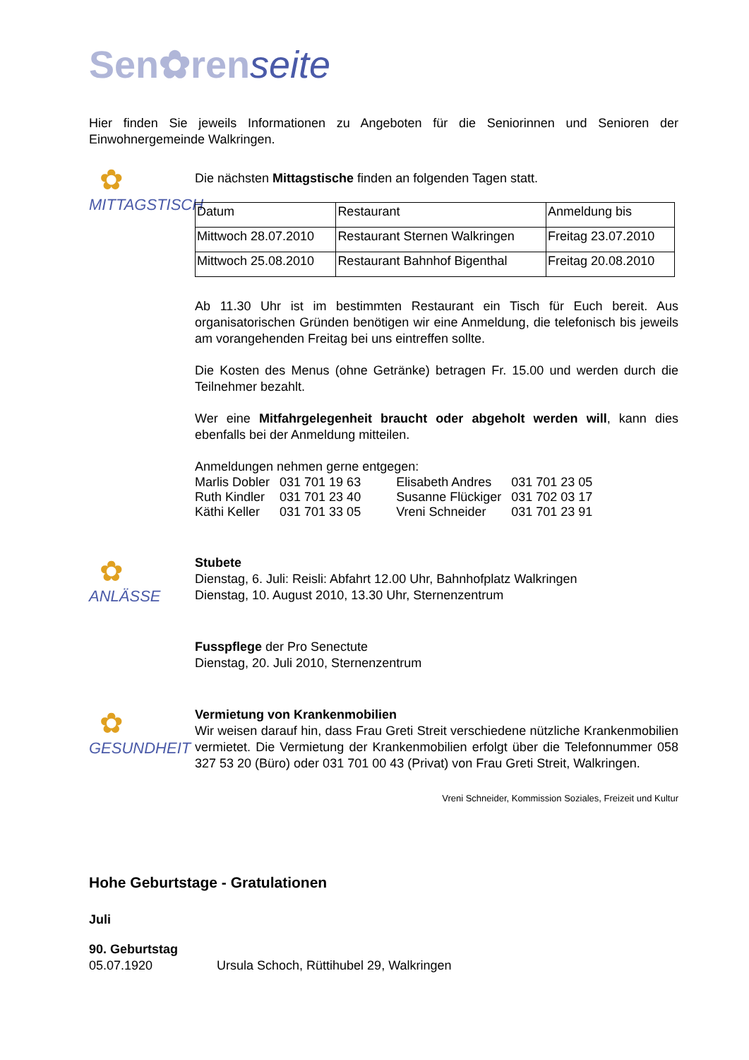Sen✿renseite
Hier finden Sie jeweils Informationen zu Angeboten für die Seniorinnen und Senioren der Einwohnergemeinde Walkringen.
✿
MITTAGSTISCH
Die nächsten Mittagstische finden an folgenden Tagen statt.
| Datum | Restaurant | Anmeldung bis |
| --- | --- | --- |
| Mittwoch 28.07.2010 | Restaurant Sternen Walkringen | Freitag 23.07.2010 |
| Mittwoch 25.08.2010 | Restaurant Bahnhof Bigenthal | Freitag 20.08.2010 |
Ab 11.30 Uhr ist im bestimmten Restaurant ein Tisch für Euch bereit. Aus organisatorischen Gründen benötigen wir eine Anmeldung, die telefonisch bis jeweils am vorangehenden Freitag bei uns eintreffen sollte.
Die Kosten des Menus (ohne Getränke) betragen Fr. 15.00 und werden durch die Teilnehmer bezahlt.
Wer eine Mitfahrgelegenheit braucht oder abgeholt werden will, kann dies ebenfalls bei der Anmeldung mitteilen.
Anmeldungen nehmen gerne entgegen:
| Marlis Dobler | 031 701 19 63 | Elisabeth Andres | 031 701 23 05 |
| Ruth Kindler | 031 701 23 40 | Susanne Flückiger | 031 702 03 17 |
| Käthi Keller | 031 701 33 05 | Vreni Schneider | 031 701 23 91 |
✿
ANLÄSSE
Stubete
Dienstag, 6. Juli: Reisli: Abfahrt 12.00 Uhr, Bahnhofplatz Walkringen
Dienstag, 10. August 2010, 13.30 Uhr, Sternenzentrum
Fusspflege der Pro Senectute
Dienstag, 20. Juli 2010, Sternenzentrum
✿
GESUNDHEIT
Vermietung von Krankenmobilien
Wir weisen darauf hin, dass Frau Greti Streit verschiedene nützliche Krankenmobilien vermietet. Die Vermietung der Krankenmobilien erfolgt über die Telefonnummer 058 327 53 20 (Büro) oder 031 701 00 43 (Privat) von Frau Greti Streit, Walkringen.
Vreni Schneider, Kommission Soziales, Freizeit und Kultur
Hohe Geburtstage - Gratulationen
Juli
90. Geburtstag
05.07.1920 Ursula Schoch, Rüttihubel 29, Walkringen